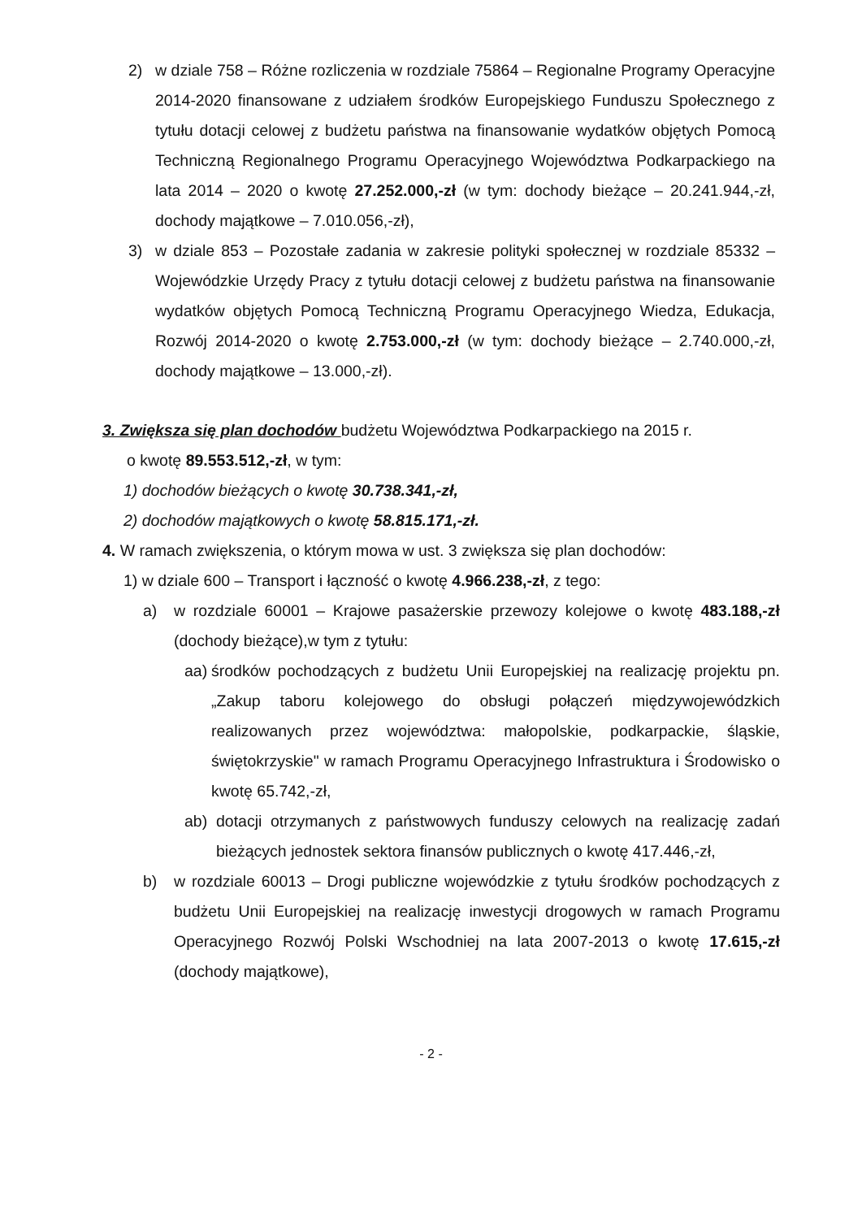2) w dziale 758 – Różne rozliczenia w rozdziale 75864 – Regionalne Programy Operacyjne 2014-2020 finansowane z udziałem środków Europejskiego Funduszu Społecznego z tytułu dotacji celowej z budżetu państwa na finansowanie wydatków objętych Pomocą Techniczną Regionalnego Programu Operacyjnego Województwa Podkarpackiego na lata 2014 – 2020 o kwotę 27.252.000,-zł (w tym: dochody bieżące – 20.241.944,-zł, dochody majątkowe – 7.010.056,-zł),
3) w dziale 853 – Pozostałe zadania w zakresie polityki społecznej w rozdziale 85332 – Wojewódzkie Urzędy Pracy z tytułu dotacji celowej z budżetu państwa na finansowanie wydatków objętych Pomocą Techniczną Programu Operacyjnego Wiedza, Edukacja, Rozwój 2014-2020 o kwotę 2.753.000,-zł (w tym: dochody bieżące – 2.740.000,-zł, dochody majątkowe – 13.000,-zł).
3. Zwiększa się plan dochodów budżetu Województwa Podkarpackiego na 2015 r.
o kwotę 89.553.512,-zł, w tym:
1) dochodów bieżących o kwotę 30.738.341,-zł,
2) dochodów majątkowych o kwotę 58.815.171,-zł.
4. W ramach zwiększenia, o którym mowa w ust. 3 zwiększa się plan dochodów:
1) w dziale 600 – Transport i łączność o kwotę 4.966.238,-zł, z tego:
a) w rozdziale 60001 – Krajowe pasażerskie przewozy kolejowe o kwotę 483.188,-zł (dochody bieżące),w tym z tytułu:
aa) środków pochodzących z budżetu Unii Europejskiej na realizację projektu pn. „Zakup taboru kolejowego do obsługi połączeń międzywojewódzkich realizowanych przez województwa: małopolskie, podkarpackie, śląskie, świętokrzyskie" w ramach Programu Operacyjnego Infrastruktura i Środowisko o kwotę 65.742,-zł,
ab) dotacji otrzymanych z państwowych funduszy celowych na realizację zadań bieżących jednostek sektora finansów publicznych o kwotę 417.446,-zł,
b) w rozdziale 60013 – Drogi publiczne wojewódzkie z tytułu środków pochodzących z budżetu Unii Europejskiej na realizację inwestycji drogowych w ramach Programu Operacyjnego Rozwój Polski Wschodniej na lata 2007-2013 o kwotę 17.615,-zł (dochody majątkowe),
- 2 -